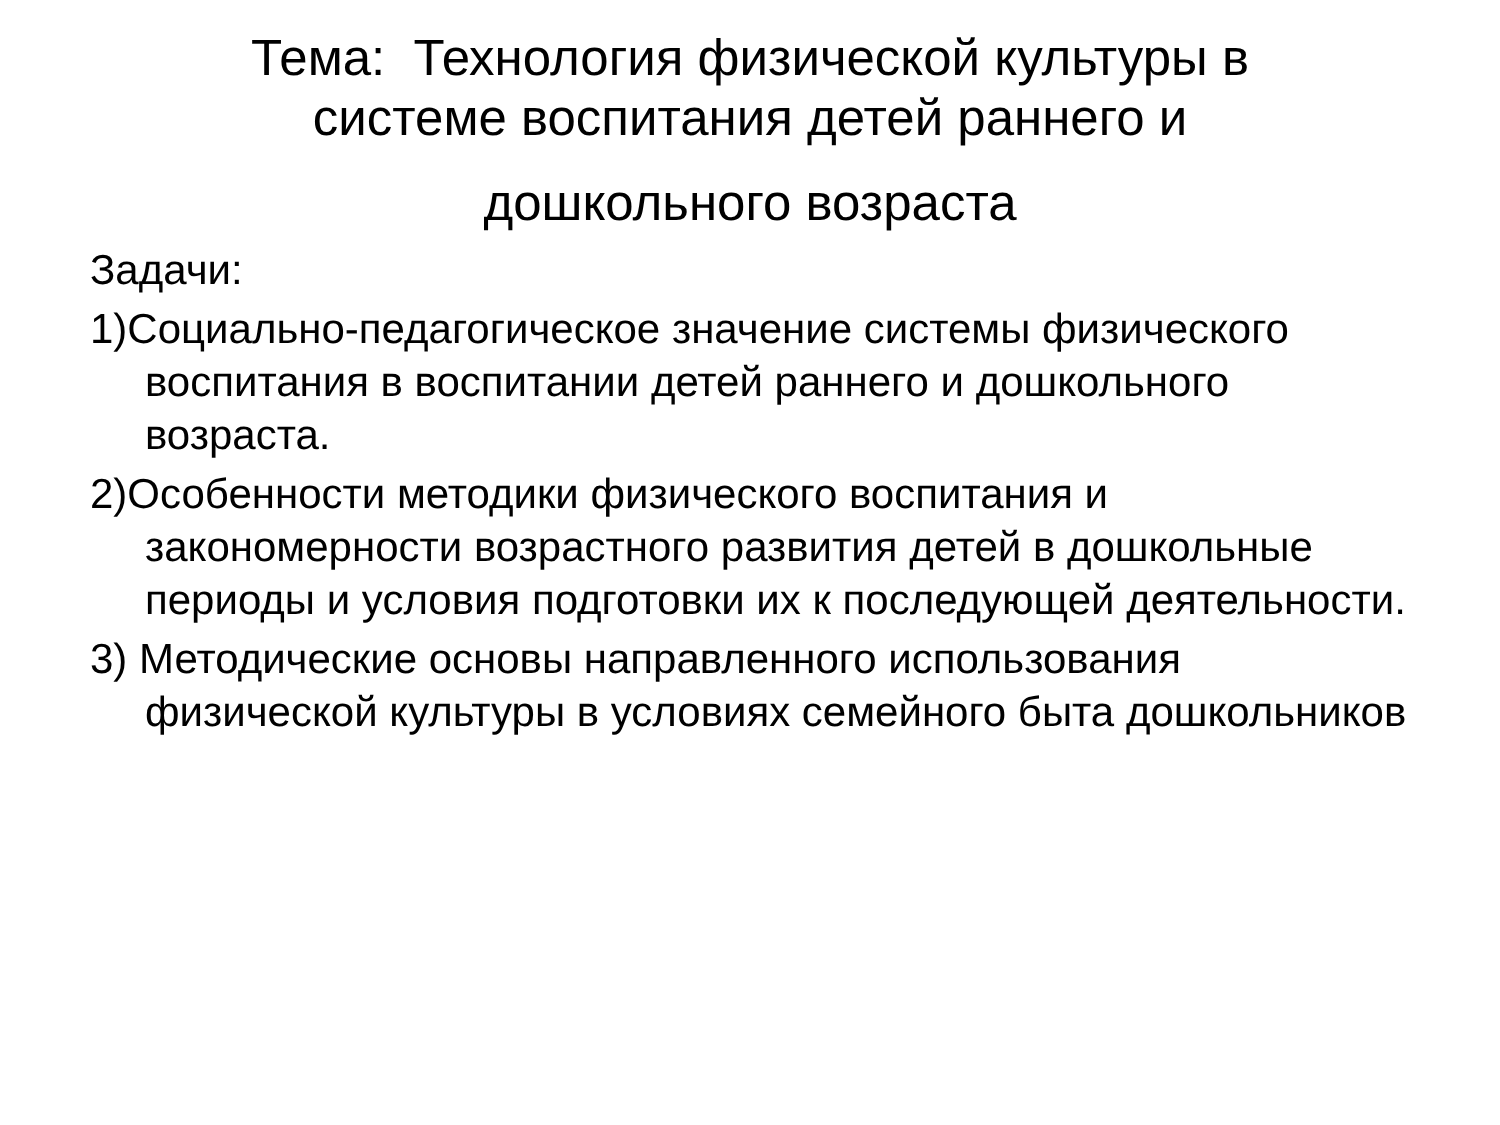Тема: Технология физической культуры в
системе воспитания детей раннего и
дошкольного возраста
Задачи:
1)Социально-педагогическое значение системы физического воспитания в воспитании детей раннего и дошкольного возраста.
2)Особенности методики физического воспитания и закономерности возрастного развития детей в дошкольные периоды и условия подготовки их к последующей деятельности.
3) Методические основы направленного использования физической культуры в условиях семейного быта дошкольников